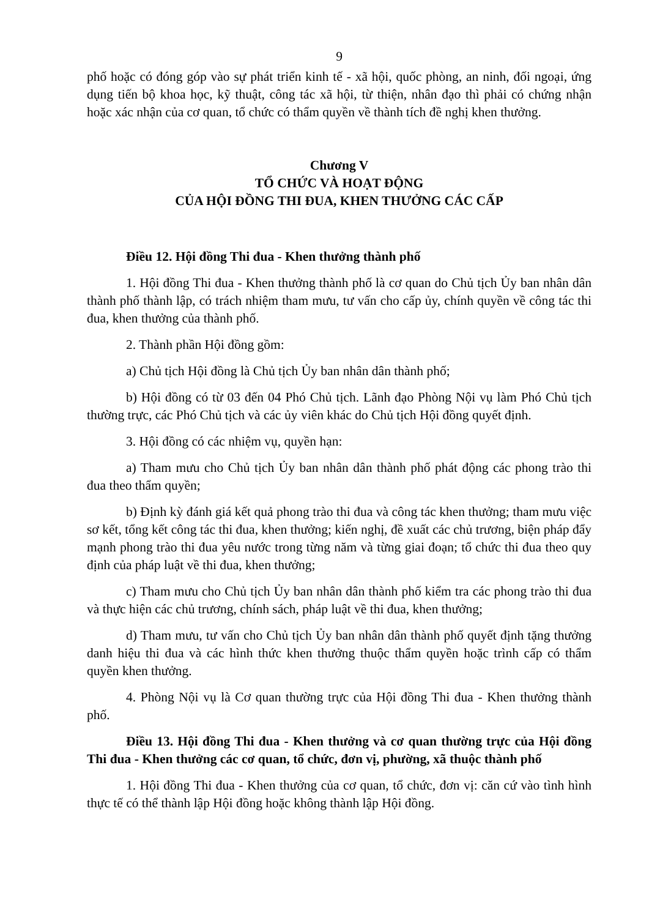9
phố hoặc có đóng góp vào sự phát triển kinh tế - xã hội, quốc phòng, an ninh, đối ngoại, ứng dụng tiến bộ khoa học, kỹ thuật, công tác xã hội, từ thiện, nhân đạo thì phải có chứng nhận hoặc xác nhận của cơ quan, tổ chức có thẩm quyền về thành tích đề nghị khen thưởng.
Chương V
TỔ CHỨC VÀ HOẠT ĐỘNG
CỦA HỘI ĐỒNG THI ĐUA, KHEN THƯỞNG CÁC CẤP
Điều 12. Hội đồng Thi đua - Khen thưởng thành phố
1. Hội đồng Thi đua - Khen thưởng thành phố là cơ quan do Chủ tịch Ủy ban nhân dân thành phố thành lập, có trách nhiệm tham mưu, tư vấn cho cấp ủy, chính quyền về công tác thi đua, khen thưởng của thành phố.
2. Thành phần Hội đồng gồm:
a) Chủ tịch Hội đồng là Chủ tịch Ủy ban nhân dân thành phố;
b) Hội đồng có từ 03 đến 04 Phó Chủ tịch. Lãnh đạo Phòng Nội vụ làm Phó Chủ tịch thường trực, các Phó Chủ tịch và các ủy viên khác do Chủ tịch Hội đồng quyết định.
3. Hội đồng có các nhiệm vụ, quyền hạn:
a) Tham mưu cho Chủ tịch Ủy ban nhân dân thành phố phát động các phong trào thi đua theo thẩm quyền;
b) Định kỳ đánh giá kết quả phong trào thi đua và công tác khen thưởng; tham mưu việc sơ kết, tổng kết công tác thi đua, khen thưởng; kiến nghị, đề xuất các chủ trương, biện pháp đẩy mạnh phong trào thi đua yêu nước trong từng năm và từng giai đoạn; tổ chức thi đua theo quy định của pháp luật về thi đua, khen thưởng;
c) Tham mưu cho Chủ tịch Ủy ban nhân dân thành phố kiểm tra các phong trào thi đua và thực hiện các chủ trương, chính sách, pháp luật về thi đua, khen thưởng;
d) Tham mưu, tư vấn cho Chủ tịch Ủy ban nhân dân thành phố quyết định tặng thưởng danh hiệu thi đua và các hình thức khen thưởng thuộc thẩm quyền hoặc trình cấp có thẩm quyền khen thưởng.
4. Phòng Nội vụ là Cơ quan thường trực của Hội đồng Thi đua - Khen thưởng thành phố.
Điều 13. Hội đồng Thi đua - Khen thưởng và cơ quan thường trực của Hội đồng Thi đua - Khen thưởng các cơ quan, tổ chức, đơn vị, phường, xã thuộc thành phố
1. Hội đồng Thi đua - Khen thưởng của cơ quan, tổ chức, đơn vị: căn cứ vào tình hình thực tế có thể thành lập Hội đồng hoặc không thành lập Hội đồng.